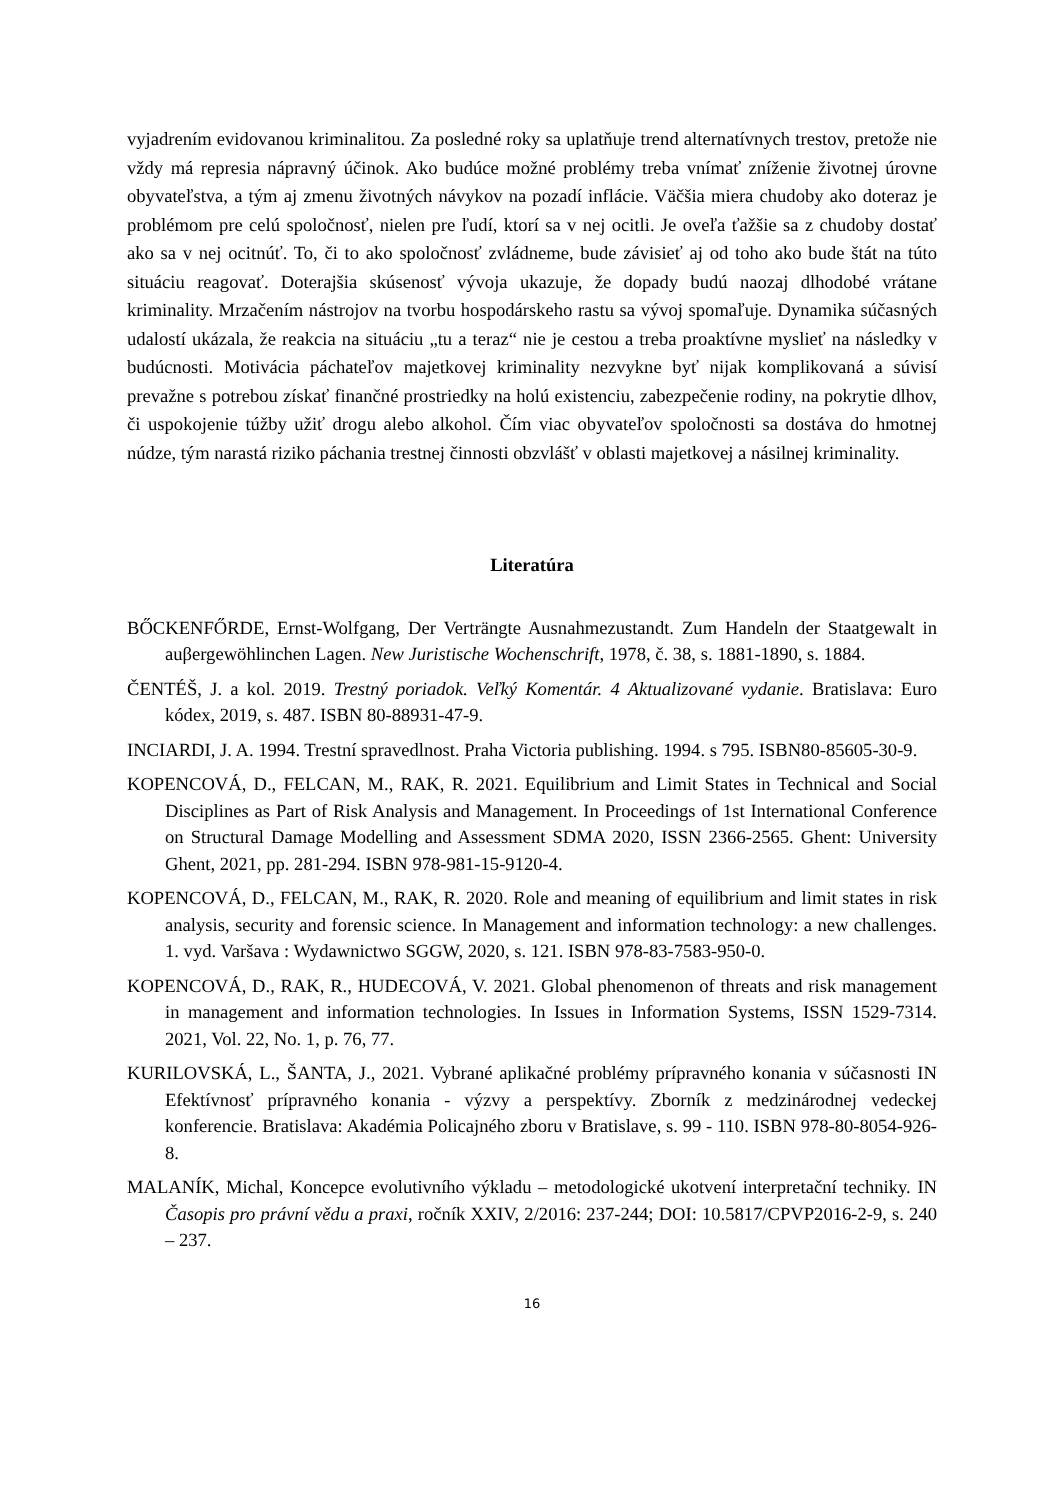vyjadrením evidovanou kriminalitou. Za posledné roky sa uplatňuje trend alternatívnych trestov, pretože nie vždy má represia nápravný účinok. Ako budúce možné problémy treba vnímať zníženie životnej úrovne obyvateľstva, a tým aj zmenu životných návykov na pozadí inflácie. Väčšia miera chudoby ako doteraz je problémom pre celú spoločnosť, nielen pre ľudí, ktorí sa v nej ocitli. Je oveľa ťažšie sa z chudoby dostať ako sa v nej ocitnúť. To, či to ako spoločnosť zvládneme, bude závisieť aj od toho ako bude štát na túto situáciu reagovať. Doterajšia skúsenosť vývoja ukazuje, že dopady budú naozaj dlhodobé vrátane kriminality. Mrzačením nástrojov na tvorbu hospodárskeho rastu sa vývoj spomaľuje. Dynamika súčasných udalostí ukázala, že reakcia na situáciu „tu a teraz“ nie je cestou a treba proaktívne myslieť na následky v budúcnosti. Motivácia páchateľov majetkovej kriminality nezvykne byť nijak komplikovaná a súvisí prevažne s potrebou získať finančné prostriedky na holú existenciu, zabezpečenie rodiny, na pokrytie dlhov, či uspokojenie túžby užiť drogu alebo alkohol. Čím viac obyvateľov spoločnosti sa dostáva do hmotnej núdze, tým narastá riziko páchania trestnej činnosti obzvlášť v oblasti majetkovej a násilnej kriminality.
Literatúra
BŐCKENFŐRDE, Ernst-Wolfgang, Der Verträngte Ausnahmezustandt. Zum Handeln der Staatgewalt in auβergewöhlinchen Lagen. New Juristische Wochenschrift, 1978, č. 38, s. 1881-1890, s. 1884.
ČENTÉŠ, J. a kol. 2019. Trestný poriadok. Veľký Komentár. 4 Aktualizované vydanie. Bratislava: Euro kódex, 2019, s. 487. ISBN 80-88931-47-9.
INCIARDI, J. A. 1994. Trestní spravedlnost. Praha Victoria publishing. 1994. s 795. ISBN80-85605-30-9.
KOPENCOVÁ, D., FELCAN, M., RAK, R. 2021. Equilibrium and Limit States in Technical and Social Disciplines as Part of Risk Analysis and Management. In Proceedings of 1st International Conference on Structural Damage Modelling and Assessment SDMA 2020, ISSN 2366-2565. Ghent: University Ghent, 2021, pp. 281-294. ISBN 978-981-15-9120-4.
KOPENCOVÁ, D., FELCAN, M., RAK, R. 2020. Role and meaning of equilibrium and limit states in risk analysis, security and forensic science. In Management and information technology: a new challenges. 1. vyd. Varšava : Wydawnictwo SGGW, 2020, s. 121. ISBN 978-83-7583-950-0.
KOPENCOVÁ, D., RAK, R., HUDECOVÁ, V. 2021. Global phenomenon of threats and risk management in management and information technologies. In Issues in Information Systems, ISSN 1529-7314. 2021, Vol. 22, No. 1, p. 76, 77.
KURILOVSKÁ, L., ŠANTA, J., 2021. Vybrané aplikačné problémy prípravného konania v súčasnosti IN Efektívnosť prípravného konania - výzvy a perspektívy. Zborník z medzinárodnej vedeckej konferencie. Bratislava: Akadémia Policajného zboru v Bratislave, s. 99 - 110. ISBN 978-80-8054-926-8.
MALANÍK, Michal, Koncepce evolutivního výkladu – metodologické ukotvení interpretační techniky. IN Časopis pro právní vědu a praxi, ročník XXIV, 2/2016: 237-244; DOI: 10.5817/CPVP2016-2-9, s. 240 – 237.
16